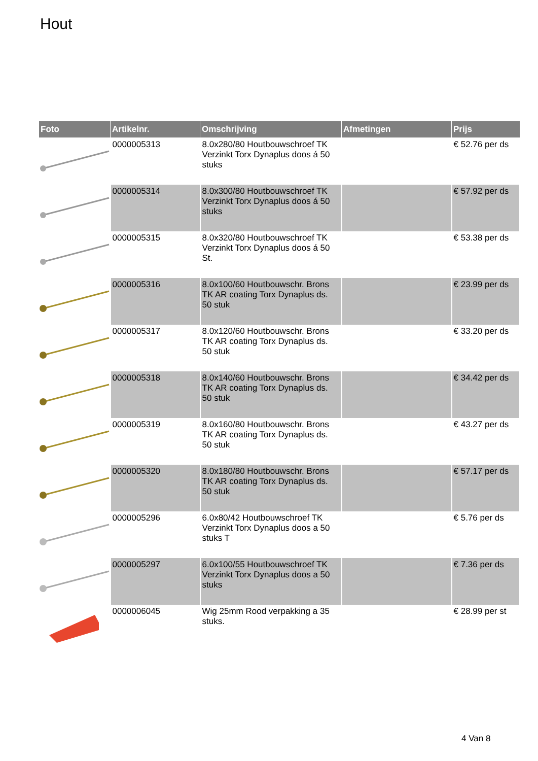Hout
| Foto | Artikelnr. | Omschrijving | Afmetingen | Prijs |
| --- | --- | --- | --- | --- |
| | 0000005313 | 8.0x280/80 Houtbouwschroef TK Verzinkt Torx Dynaplus doos á 50 stuks | | € 52.76 per ds |
| | 0000005314 | 8.0x300/80 Houtbouwschroef TK Verzinkt Torx Dynaplus doos á 50 stuks | | € 57.92 per ds |
| | 0000005315 | 8.0x320/80 Houtbouwschroef TK Verzinkt Torx Dynaplus doos á 50 St. | | € 53.38 per ds |
| | 0000005316 | 8.0x100/60 Houtbouwschr. Brons TK AR coating Torx Dynaplus ds. 50 stuk | | € 23.99 per ds |
| | 0000005317 | 8.0x120/60 Houtbouwschr. Brons TK AR coating Torx Dynaplus ds. 50 stuk | | € 33.20 per ds |
| | 0000005318 | 8.0x140/60 Houtbouwschr. Brons TK AR coating Torx Dynaplus ds. 50 stuk | | € 34.42 per ds |
| | 0000005319 | 8.0x160/80 Houtbouwschr. Brons TK AR coating Torx Dynaplus ds. 50 stuk | | € 43.27 per ds |
| | 0000005320 | 8.0x180/80 Houtbouwschr. Brons TK AR coating Torx Dynaplus ds. 50 stuk | | € 57.17 per ds |
| | 0000005296 | 6.0x80/42 Houtbouwschroef TK Verzinkt Torx Dynaplus doos a 50 stuks T | | € 5.76 per ds |
| | 0000005297 | 6.0x100/55 Houtbouwschroef TK Verzinkt Torx Dynaplus doos a 50 stuks | | € 7.36 per ds |
| | 0000006045 | Wig 25mm Rood verpakking a 35 stuks. | | € 28.99 per st |
4 Van 8